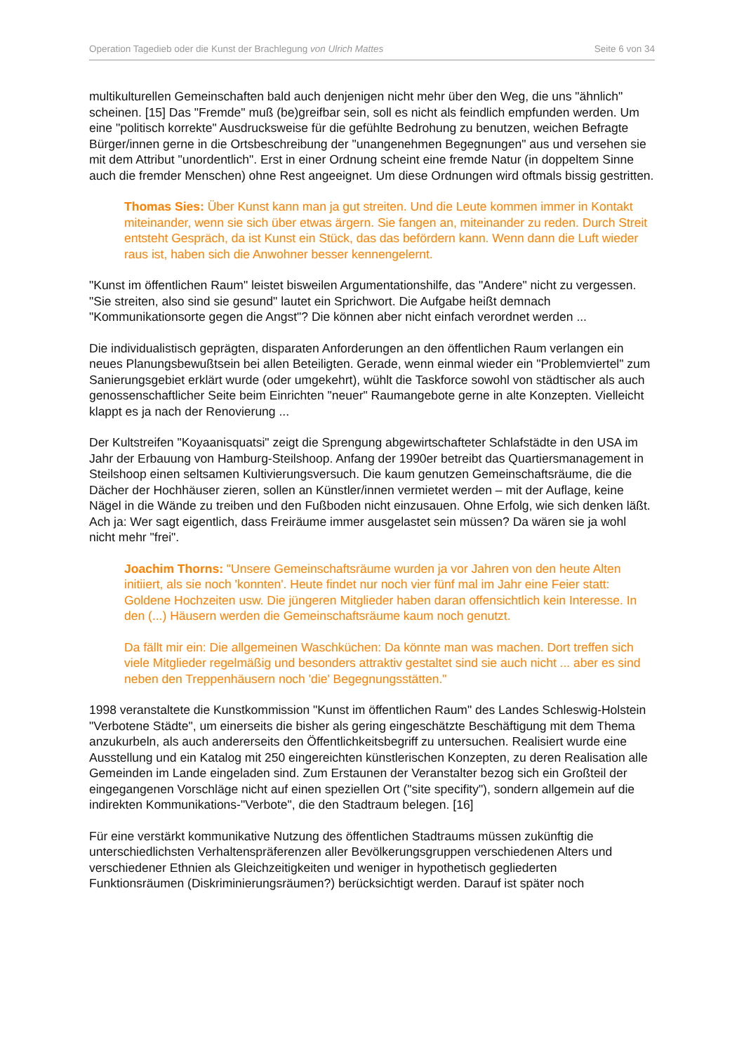Operation Tagedieb oder die Kunst der Brachlegung von Ulrich Mattes Seite 6 von 34
multikulturellen Gemeinschaften bald auch denjenigen nicht mehr über den Weg, die uns "ähnlich" scheinen. [15] Das "Fremde" muß (be)greifbar sein, soll es nicht als feindlich empfunden werden. Um eine "politisch korrekte" Ausdrucksweise für die gefühlte Bedrohung zu benutzen, weichen Befragte Bürger/innen gerne in die Ortsbeschreibung der "unangenehmen Begegnungen" aus und versehen sie mit dem Attribut "unordentlich". Erst in einer Ordnung scheint eine fremde Natur (in doppeltem Sinne auch die fremder Menschen) ohne Rest angeeignet. Um diese Ordnungen wird oftmals bissig gestritten.
Thomas Sies: Über Kunst kann man ja gut streiten. Und die Leute kommen immer in Kontakt miteinander, wenn sie sich über etwas ärgern. Sie fangen an, miteinander zu reden. Durch Streit entsteht Gespräch, da ist Kunst ein Stück, das das befördern kann. Wenn dann die Luft wieder raus ist, haben sich die Anwohner besser kennengelernt.
"Kunst im öffentlichen Raum" leistet bisweilen Argumentationshilfe, das "Andere" nicht zu vergessen. "Sie streiten, also sind sie gesund" lautet ein Sprichwort. Die Aufgabe heißt demnach "Kommunikationsorte gegen die Angst"? Die können aber nicht einfach verordnet werden ...
Die individualistisch geprägten, disparaten Anforderungen an den öffentlichen Raum verlangen ein neues Planungsbewußtsein bei allen Beteiligten. Gerade, wenn einmal wieder ein "Problemviertel" zum Sanierungsgebiet erklärt wurde (oder umgekehrt), wühlt die Taskforce sowohl von städtischer als auch genossenschaftlicher Seite beim Einrichten "neuer" Raumangebote gerne in alte Konzepten. Vielleicht klappt es ja nach der Renovierung ...
Der Kultstreifen "Koyaanisquatsi" zeigt die Sprengung abgewirtschafteter Schlafstädte in den USA im Jahr der Erbauung von Hamburg-Steilshoop. Anfang der 1990er betreibt das Quartiersmanagement in Steilshoop einen seltsamen Kultivierungsversuch. Die kaum genutzen Gemeinschaftsräume, die die Dächer der Hochhäuser zieren, sollen an Künstler/innen vermietet werden – mit der Auflage, keine Nägel in die Wände zu treiben und den Fußboden nicht einzusauen. Ohne Erfolg, wie sich denken läßt. Ach ja: Wer sagt eigentlich, dass Freiräume immer ausgelastet sein müssen? Da wären sie ja wohl nicht mehr "frei".
Joachim Thorns: "Unsere Gemeinschaftsräume wurden ja vor Jahren von den heute Alten initiiert, als sie noch 'konnten'. Heute findet nur noch vier fünf mal im Jahr eine Feier statt: Goldene Hochzeiten usw. Die jüngeren Mitglieder haben daran offensichtlich kein Interesse. In den (...) Häusern werden die Gemeinschaftsräume kaum noch genutzt.
Da fällt mir ein: Die allgemeinen Waschküchen: Da könnte man was machen. Dort treffen sich viele Mitglieder regelmäßig und besonders attraktiv gestaltet sind sie auch nicht ... aber es sind neben den Treppenhäusern noch 'die' Begegnungsstätten."
1998 veranstaltete die Kunstkommission "Kunst im öffentlichen Raum" des Landes Schleswig-Holstein "Verbotene Städte", um einerseits die bisher als gering eingeschätzte Beschäftigung mit dem Thema anzukurbeln, als auch andererseits den Öffentlichkeitsbegriff zu untersuchen. Realisiert wurde eine Ausstellung und ein Katalog mit 250 eingereichten künstlerischen Konzepten, zu deren Realisation alle Gemeinden im Lande eingeladen sind. Zum Erstaunen der Veranstalter bezog sich ein Großteil der eingegangenen Vorschläge nicht auf einen speziellen Ort ("site specifity"), sondern allgemein auf die indirekten Kommunikations-"Verbote", die den Stadtraum belegen. [16]
Für eine verstärkt kommunikative Nutzung des öffentlichen Stadtraums müssen zukünftig die unterschiedlichsten Verhaltenspräferenzen aller Bevölkerungsgruppen verschiedenen Alters und verschiedener Ethnien als Gleichzeitigkeiten und weniger in hypothetisch gegliederten Funktionsräumen (Diskriminierungsräumen?) berücksichtigt werden. Darauf ist später noch